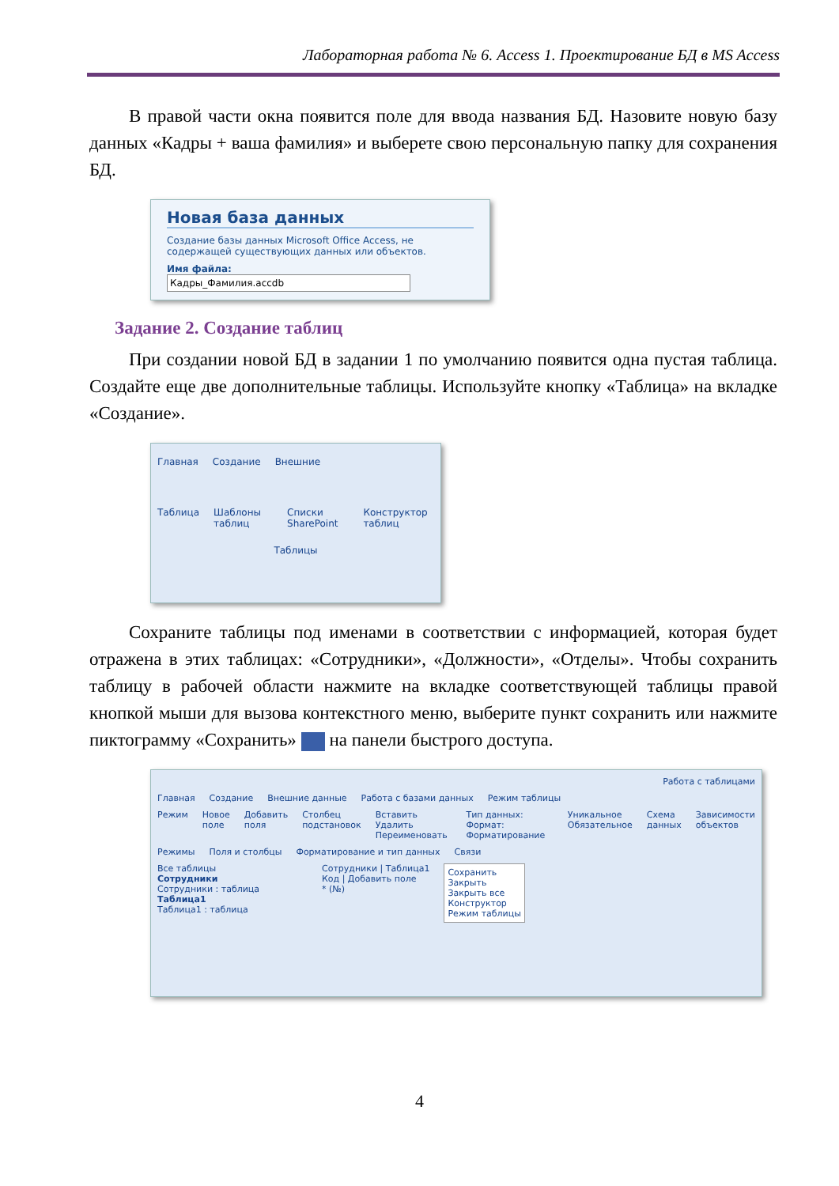Лабораторная работа № 6. Access 1. Проектирование БД в MS Access
В правой части окна появится поле для ввода названия БД. Назовите новую базу данных «Кадры + ваша фамилия» и выберете свою персональную папку для сохранения БД.
Новая база данных
Создание базы данных Microsoft Office Access, не содержащей существующих данных или объектов.
Имя файла:
Кадры_Фамилия.accdb
Задание 2. Создание таблиц
При создании новой БД в задании 1 по умолчанию появится одна пустая таблица. Создайте еще две дополнительные таблицы. Используйте кнопку «Таблица» на вкладке «Создание».
Главная Создание Внешние
Таблица Шаблоны таблиц Списки SharePoint Конструктор таблиц
Таблицы
Сохраните таблицы под именами в соответствии с информацией, которая будет отражена в этих таблицах: «Сотрудники», «Должности», «Отделы». Чтобы сохранить таблицу в рабочей области нажмите на вкладке соответствующей таблицы правой кнопкой мыши для вызова контекстного меню, выберите пункт сохранить или нажмите пиктограмму «Сохранить» на панели быстрого доступа.
Работа с таблицами
Главная Создание Внешние данные Работа с базами данных Режим таблицы
Режим Новое поле Добавить поля Столбец подстановок Вставить Удалить Переименовать Тип данных: Формат: Форматирование Уникальное Обязательное Схема данных Зависимости объектов
Режимы Поля и столбцы Форматирование и тип данных Связи
Все таблицы
Сотрудники
Сотрудники : таблица
Таблица1
Таблица1 : таблица
Сотрудники | Таблица1
Код | Добавить поле
* (№)
Сохранить
Закрыть
Закрыть все
Конструктор
Режим таблицы
4